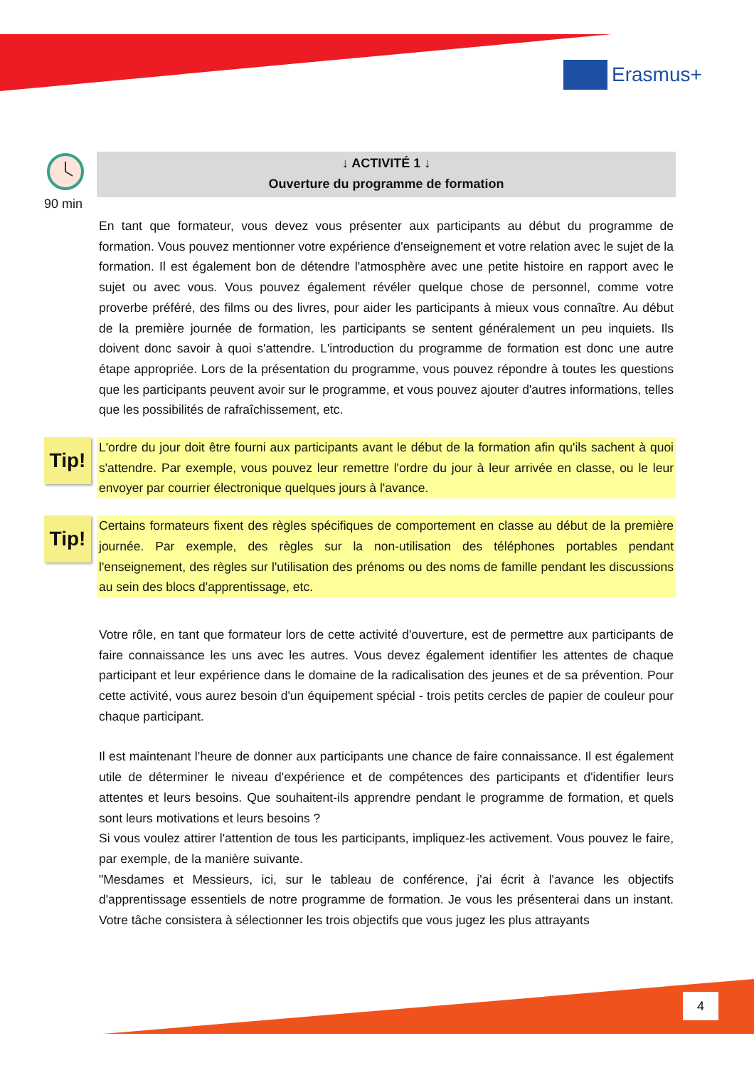Erasmus+
90 min
↓ ACTIVITÉ 1 ↓
Ouverture du programme de formation
En tant que formateur, vous devez vous présenter aux participants au début du programme de formation. Vous pouvez mentionner votre expérience d'enseignement et votre relation avec le sujet de la formation. Il est également bon de détendre l'atmosphère avec une petite histoire en rapport avec le sujet ou avec vous. Vous pouvez également révéler quelque chose de personnel, comme votre proverbe préféré, des films ou des livres, pour aider les participants à mieux vous connaître. Au début de la première journée de formation, les participants se sentent généralement un peu inquiets. Ils doivent donc savoir à quoi s'attendre. L'introduction du programme de formation est donc une autre étape appropriée. Lors de la présentation du programme, vous pouvez répondre à toutes les questions que les participants peuvent avoir sur le programme, et vous pouvez ajouter d'autres informations, telles que les possibilités de rafraîchissement, etc.
Tip!
L'ordre du jour doit être fourni aux participants avant le début de la formation afin qu'ils sachent à quoi s'attendre. Par exemple, vous pouvez leur remettre l'ordre du jour à leur arrivée en classe, ou le leur envoyer par courrier électronique quelques jours à l'avance.
Tip!
Certains formateurs fixent des règles spécifiques de comportement en classe au début de la première journée. Par exemple, des règles sur la non-utilisation des téléphones portables pendant l'enseignement, des règles sur l'utilisation des prénoms ou des noms de famille pendant les discussions au sein des blocs d'apprentissage, etc.
Votre rôle, en tant que formateur lors de cette activité d'ouverture, est de permettre aux participants de faire connaissance les uns avec les autres. Vous devez également identifier les attentes de chaque participant et leur expérience dans le domaine de la radicalisation des jeunes et de sa prévention. Pour cette activité, vous aurez besoin d'un équipement spécial - trois petits cercles de papier de couleur pour chaque participant.
Il est maintenant l’heure de donner aux participants une chance de faire connaissance. Il est également utile de déterminer le niveau d'expérience et de compétences des participants et d'identifier leurs attentes et leurs besoins. Que souhaitent-ils apprendre pendant le programme de formation, et quels sont leurs motivations et leurs besoins ?
Si vous voulez attirer l'attention de tous les participants, impliquez-les activement. Vous pouvez le faire, par exemple, de la manière suivante.
"Mesdames et Messieurs, ici, sur le tableau de conférence, j'ai écrit à l'avance les objectifs d'apprentissage essentiels de notre programme de formation. Je vous les présenterai dans un instant. Votre tâche consistera à sélectionner les trois objectifs que vous jugez les plus attrayants
4